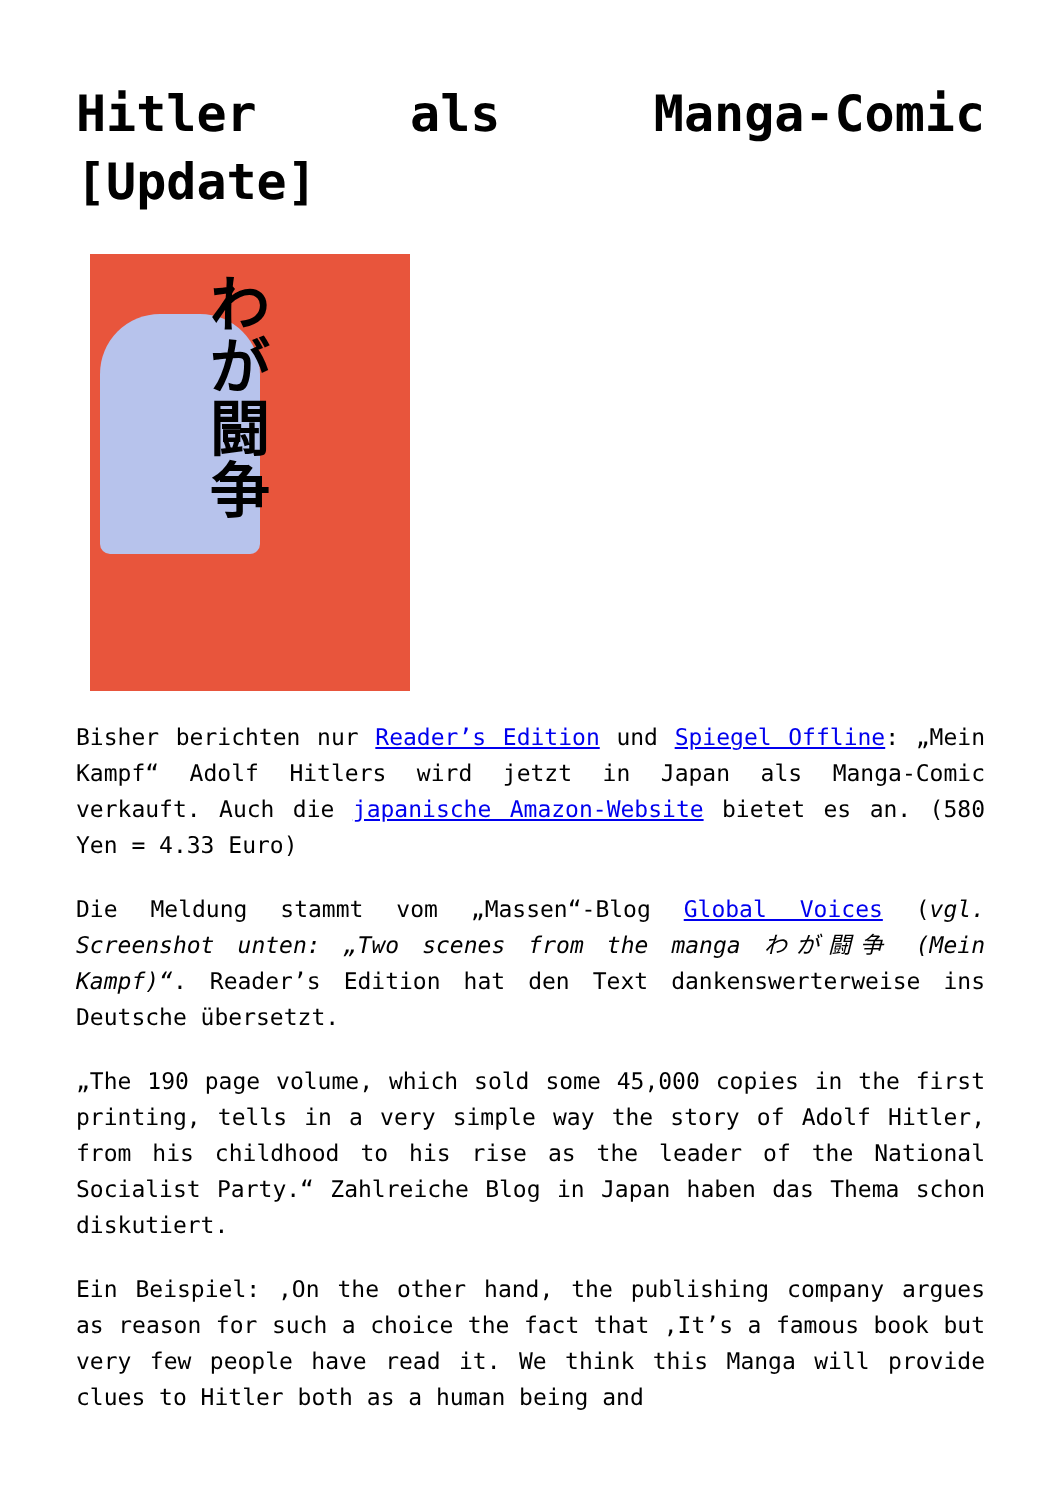Hitler als Manga-Comic [Update]
わが闘争
Bisher berichten nur Reader’s Edition und Spiegel Offline: „Mein Kampf“ Adolf Hitlers wird jetzt in Japan als Manga-Comic verkauft. Auch die japanische Amazon-Website bietet es an. (580 Yen = 4.33 Euro)
Die Meldung stammt vom „Massen“-Blog Global Voices (vgl. Screenshot unten: „Two scenes from the manga わが闘争 (Mein Kampf)“. Reader’s Edition hat den Text dankenswerterweise ins Deutsche übersetzt.
„The 190 page volume, which sold some 45,000 copies in the first printing, tells in a very simple way the story of Adolf Hitler, from his childhood to his rise as the leader of the National Socialist Party.“ Zahlreiche Blog in Japan haben das Thema schon diskutiert.
Ein Beispiel: ‚On the other hand, the publishing company argues as reason for such a choice the fact that ‚It’s a famous book but very few people have read it. We think this Manga will provide clues to Hitler both as a human being and